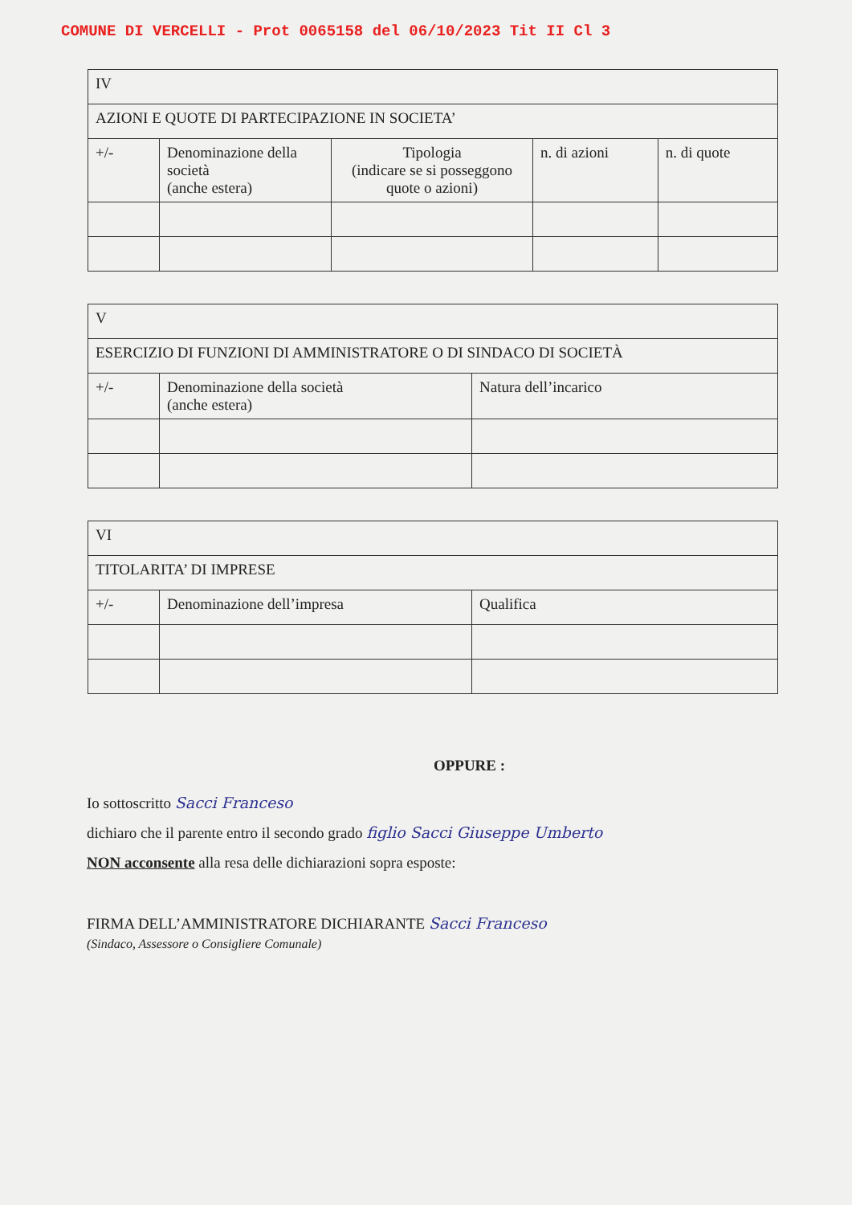COMUNE DI VERCELLI - Prot 0065158 del 06/10/2023 Tit II Cl 3
| IV | | | | |
| AZIONI E QUOTE DI PARTECIPAZIONE IN SOCIETA’ | | | | |
| +/- | Denominazione della società (anche estera) | Tipologia (indicare se si posseggono quote o azioni) | n. di azioni | n. di quote |
| V | | |
| ESERCIZIO DI FUNZIONI DI AMMINISTRATORE O DI SINDACO DI SOCIETÀ | | |
| +/- | Denominazione della società (anche estera) | Natura dell’incarico |
| VI | | |
| TITOLARITA’ DI IMPRESE | | |
| +/- | Denominazione dell’impresa | Qualifica |
OPPURE :
Io sottoscritto Sacci Franceso
dichiaro che il parente entro il secondo grado figlio Sacci Giuseppe Umberto
NON acconsente alla resa delle dichiarazioni sopra esposte:
FIRMA DELL’AMMINISTRATORE DICHIARANTE Sacci Franceso
(Sindaco, Assessore o Consigliere Comunale)